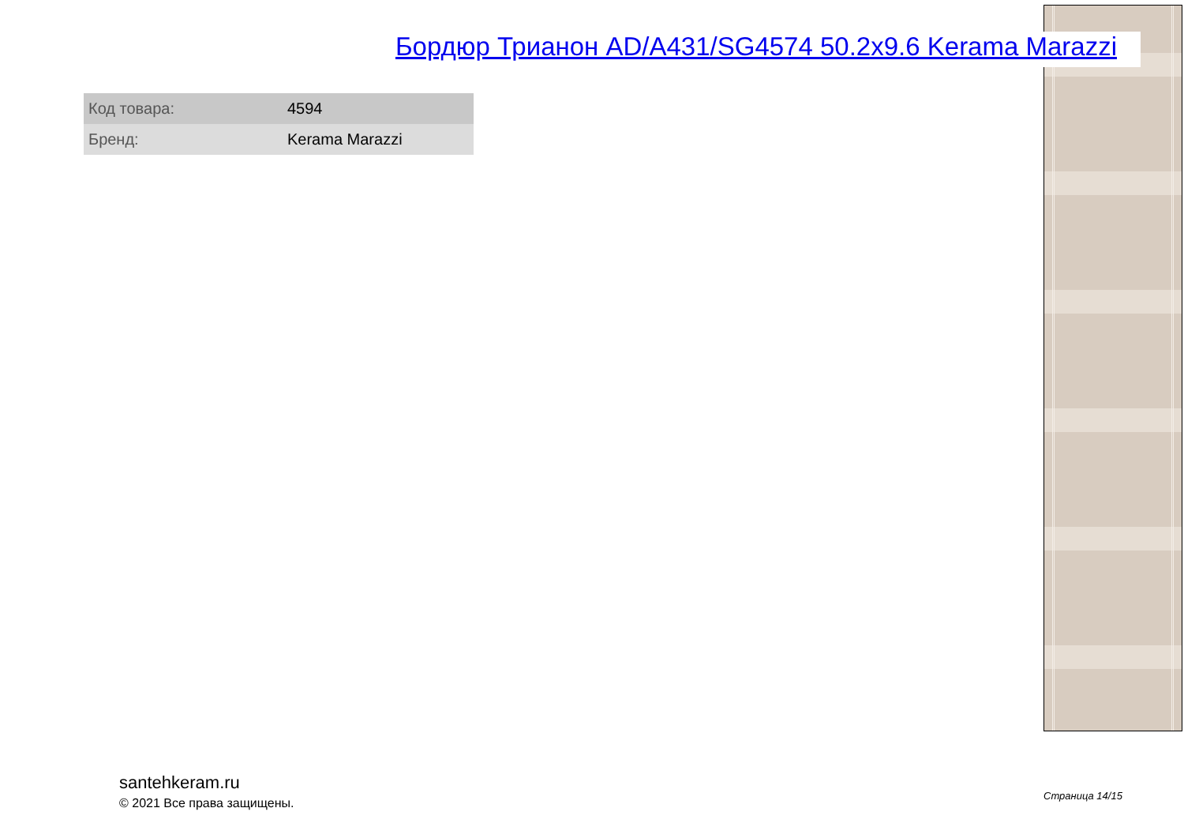Бордюр Трианон AD/A431/SG4574 50.2x9.6 Kerama Marazzi
| Код товара: | 4594 |
| Бренд: | Kerama Marazzi |
santehkeram.ru
© 2021 Все права защищены.
Страница 14/15